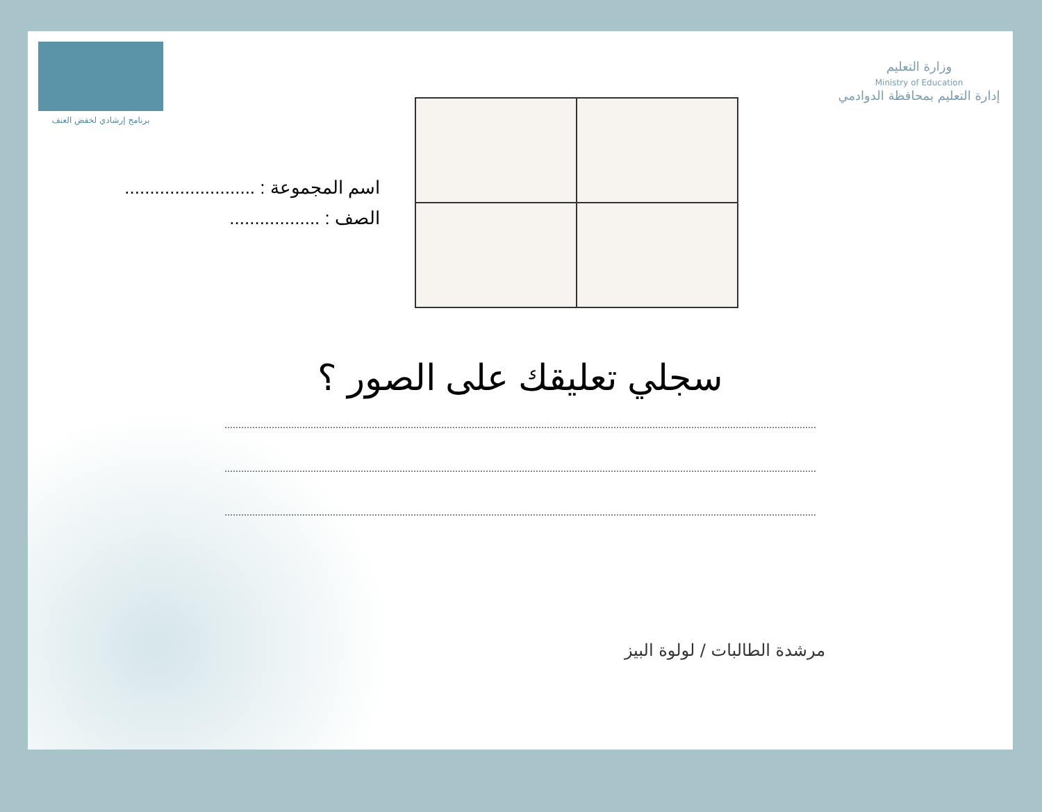برنامج إرشادي لخفض العنف
وزارة التعليم
Ministry of Education
إدارة التعليم بمحافظة الدوادمي
اسم المجموعة : ..........................
الصف : ..................
سجلي تعليقك على الصور ؟
مرشدة الطالبات / لولوة البيز